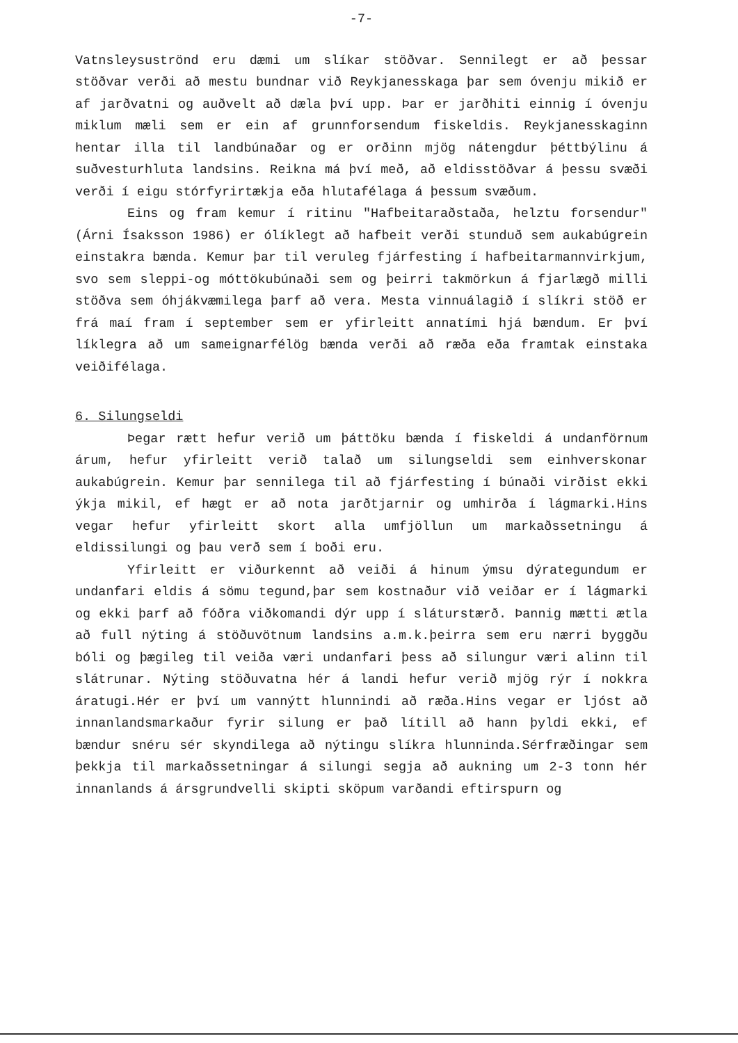-7-
Vatnsleysuströnd eru dæmi um slíkar stöðvar. Sennilegt er að þessar stöðvar verði að mestu bundnar við Reykjanesskaga þar sem óvenju mikið er af jarðvatni og auðvelt að dæla því upp. Þar er jarðhiti einnig í óvenju miklum mæli sem er ein af grunnforsendum fiskeldis. Reykjanesskaginn hentar illa til landbúnaðar og er orðinn mjög nátengdur þéttbýlinu á suðvesturhluta landsins. Reikna má því með, að eldisstöðvar á þessu svæði verði í eigu stórfyrirtækja eða hlutafélaga á þessum svæðum.
Eins og fram kemur í ritinu "Hafbeitaraðstaða, helztu forsendur" (Árni Ísaksson 1986) er ólíklegt að hafbeit verði stunduð sem aukabúgrein einstakra bænda. Kemur þar til veruleg fjárfesting í hafbeitarmannvirkjum, svo sem sleppi-og móttökubúnaði sem og þeirri takmörkun á fjarlægð milli stöðva sem óhjákvæmilega þarf að vera. Mesta vinnuálagið í slíkri stöð er frá maí fram í september sem er yfirleitt annatími hjá bændum. Er því líklegra að um sameignarfélög bænda verði að ræða eða framtak einstaka veiðifélaga.
6. Silungseldi
Þegar rætt hefur verið um þáttöku bænda í fiskeldi á undanförnum árum, hefur yfirleitt verið talað um silungseldi sem einhverskonar aukabúgrein. Kemur þar sennilega til að fjárfesting í búnaði virðist ekki ýkja mikil, ef hægt er að nota jarðtjarnir og umhirða í lágmarki.Hins vegar hefur yfirleitt skort alla umfjöllun um markaðssetningu á eldissilungi og þau verð sem í boði eru.
Yfirleitt er viðurkennt að veiði á hinum ýmsu dýrategundum er undanfari eldis á sömu tegund,þar sem kostnaður við veiðar er í lágmarki og ekki þarf að fóðra viðkomandi dýr upp í sláturstærð. Þannig mætti ætla að full nýting á stöðuvötnum landsins a.m.k.þeirra sem eru nærri byggðu bóli og þægileg til veiða væri undanfari þess að silungur væri alinn til slátrunar. Nýting stöðuvatna hér á landi hefur verið mjög rýr í nokkra áratugi.Hér er því um vannýtt hlunnindi að ræða.Hins vegar er ljóst að innanlandsmarkaður fyrir silung er það lítill að hann þyldi ekki, ef bændur snéru sér skyndilega að nýtingu slíkra hlunninda.Sérfræðingar sem þekkja til markaðssetningar á silungi segja að aukning um 2-3 tonn hér innanlands á ársgrundvelli skipti sköpum varðandi eftirspurn og